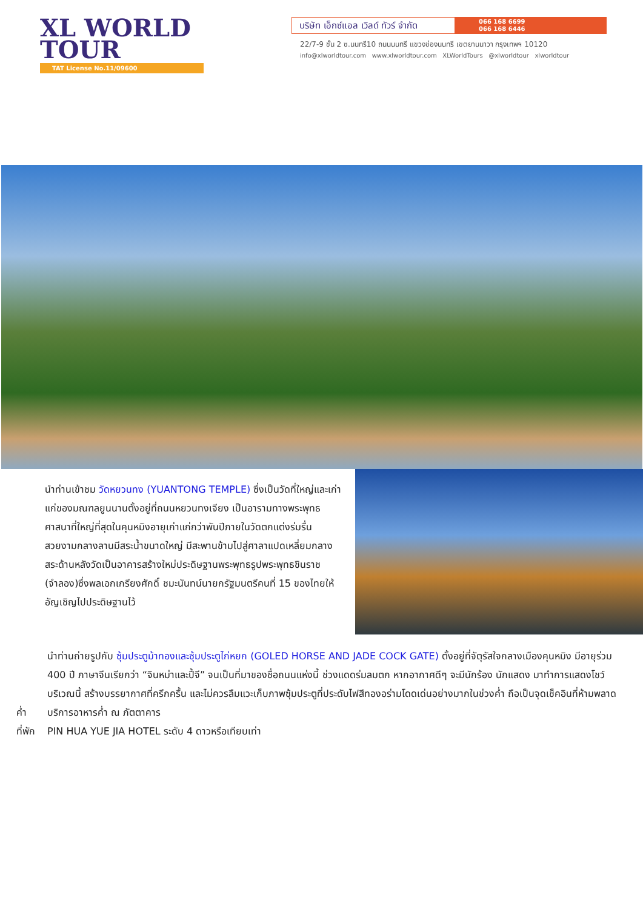XL WORLD
TOUR
TAT License No.11/09600
บริษัท เอ็กซ์แอล เวิลด์ ทัวร์ จำกัด
066 168 6699
066 168 6446
22/7-9 ชั้น 2 ซ.นนทรี10 ถนนนนทรี แขวงช่องนนทรี เขตยานนาวา กรุงเทพฯ 10120
info@xlworldtour.com www.xlworldtour.com XLWorldTours @xlworldtour xlworldtour
นำท่านเข้าชม วัดหยวนทง (YUANTONG TEMPLE) ซึ่งเป็นวัดที่ใหญ่และเก่าแก่ของมณฑลยูนนานตั้งอยู่ที่ถนนหยวนทงเจียง เป็นอารามทางพระพุทธศาสนาที่ใหญ่ที่สุดในคุนหมิงอายุเก่าแก่กว่าพันปีภายในวัดตกแต่งร่มรื่นสวยงามกลางลานมีสระน้ำขนาดใหญ่ มีสะพานข้ามไปสู่ศาลาแปดเหลี่ยมกลางสระด้านหลังวัดเป็นอาคารสร้างใหม่ประดิษฐานพระพุทธรูปพระพุทธชินราช (จำลอง)ซึ่งพลเอกเกรียงศักดิ์ ชมะนันทน์นายกรัฐมนตรีคนที่ 15 ของไทยให้อัญเชิญไปประดิษฐานไว้
นำท่านถ่ายรูปกับ ซุ้มประตูม้าทองและซุ้มประตูไก่หยก (GOLED HORSE AND JADE COCK GATE) ตั้งอยู่ที่จัตุรัสใจกลางเมืองคุนหมิง มีอายุร่วม 400 ปี ภาษาจีนเรียกว่า “จินหม่าและปี้จี” จนเป็นที่มาของชื่อถนนแห่งนี้ ช่วงแดดร่มลมตก หากอากาศดีๆ จะมีนักร้อง นักแสดง มาทำการแสดงโชว์บริเวณนี้ สร้างบรรยากาศที่ครึกครื้น และไม่ควรลืมแวะเก็บภาพซุ้มประตูที่ประดับไฟสีทองอร่ามโดดเด่นอย่างมากในช่วงค่ำ ถือเป็นจุดเช็คอินที่ห้ามพลาด
ค่ำ บริการอาหารค่ำ ณ ภัตตาคาร
ที่พัก PIN HUA YUE JIA HOTEL ระดับ 4 ดาวหรือเทียบเท่า